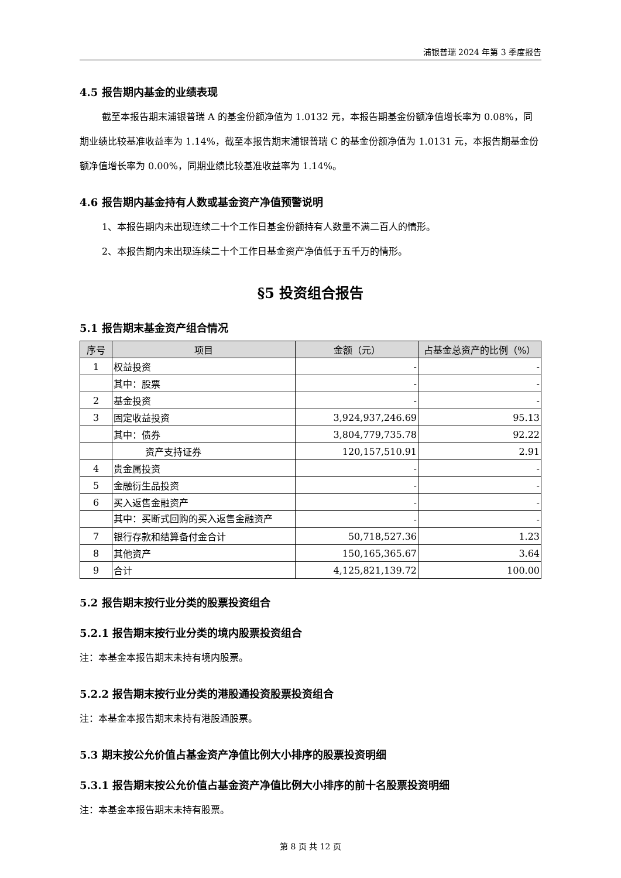浦银普瑞 2024 年第 3 季度报告
4.5 报告期内基金的业绩表现
截至本报告期末浦银普瑞 A 的基金份额净值为 1.0132 元，本报告期基金份额净值增长率为 0.08%，同期业绩比较基准收益率为 1.14%，截至本报告期末浦银普瑞 C 的基金份额净值为 1.0131 元，本报告期基金份额净值增长率为 0.00%，同期业绩比较基准收益率为 1.14%。
4.6 报告期内基金持有人数或基金资产净值预警说明
1、本报告期内未出现连续二十个工作日基金份额持有人数量不满二百人的情形。
2、本报告期内未出现连续二十个工作日基金资产净值低于五千万的情形。
§5 投资组合报告
5.1 报告期末基金资产组合情况
| 序号 | 项目 | 金额（元） | 占基金总资产的比例（%） |
| --- | --- | --- | --- |
| 1 | 权益投资 | - | - |
| | 其中：股票 | - | - |
| 2 | 基金投资 | - | - |
| 3 | 固定收益投资 | 3,924,937,246.69 | 95.13 |
| | 其中：债券 | 3,804,779,735.78 | 92.22 |
| | 资产支持证券 | 120,157,510.91 | 2.91 |
| 4 | 贵金属投资 | - | - |
| 5 | 金融衍生品投资 | - | - |
| 6 | 买入返售金融资产 | - | - |
| | 其中：买断式回购的买入返售金融资产 | - | - |
| 7 | 银行存款和结算备付金合计 | 50,718,527.36 | 1.23 |
| 8 | 其他资产 | 150,165,365.67 | 3.64 |
| 9 | 合计 | 4,125,821,139.72 | 100.00 |
5.2 报告期末按行业分类的股票投资组合
5.2.1 报告期末按行业分类的境内股票投资组合
注：本基金本报告期末未持有境内股票。
5.2.2 报告期末按行业分类的港股通投资股票投资组合
注：本基金本报告期末未持有港股通股票。
5.3 期末按公允价值占基金资产净值比例大小排序的股票投资明细
5.3.1 报告期末按公允价值占基金资产净值比例大小排序的前十名股票投资明细
注：本基金本报告期末未持有股票。
第 8 页 共 12 页